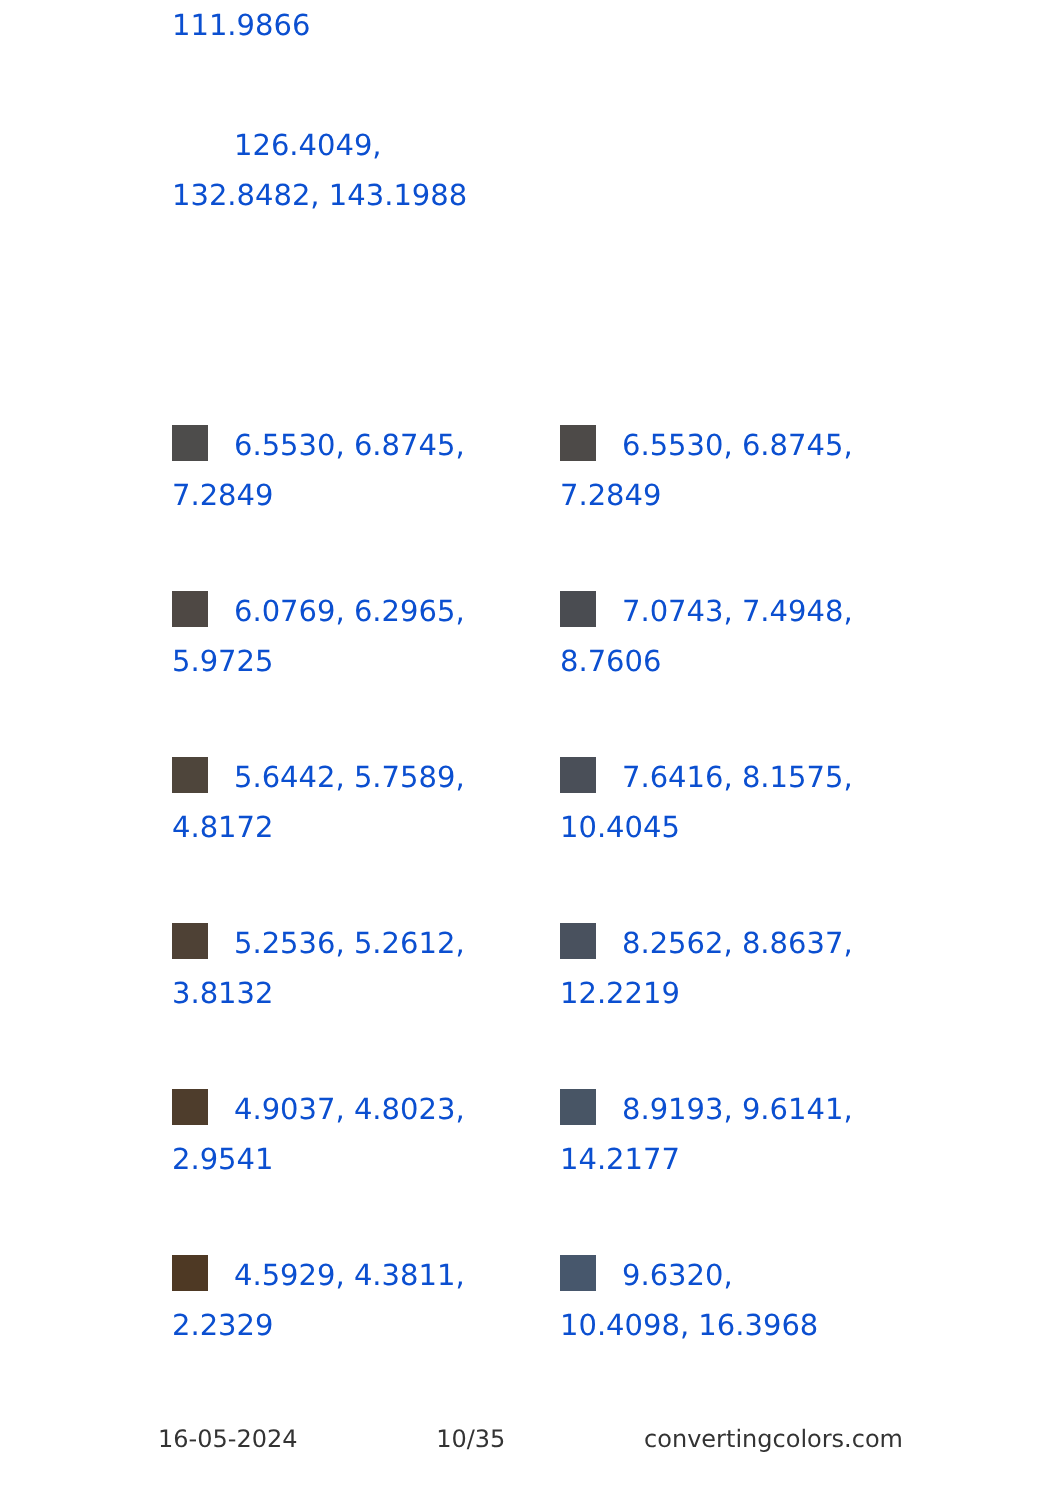111.9866
126.4049, 132.8482, 143.1988
6.5530, 6.8745, 7.2849
6.5530, 6.8745, 7.2849
6.0769, 6.2965, 5.9725
7.0743, 7.4948, 8.7606
5.6442, 5.7589, 4.8172
7.6416, 8.1575, 10.4045
5.2536, 5.2612, 3.8132
8.2562, 8.8637, 12.2219
4.9037, 4.8023, 2.9541
8.9193, 9.6141, 14.2177
4.5929, 4.3811, 2.2329
9.6320, 10.4098, 16.3968
16-05-2024 10/35 convertingcolors.com